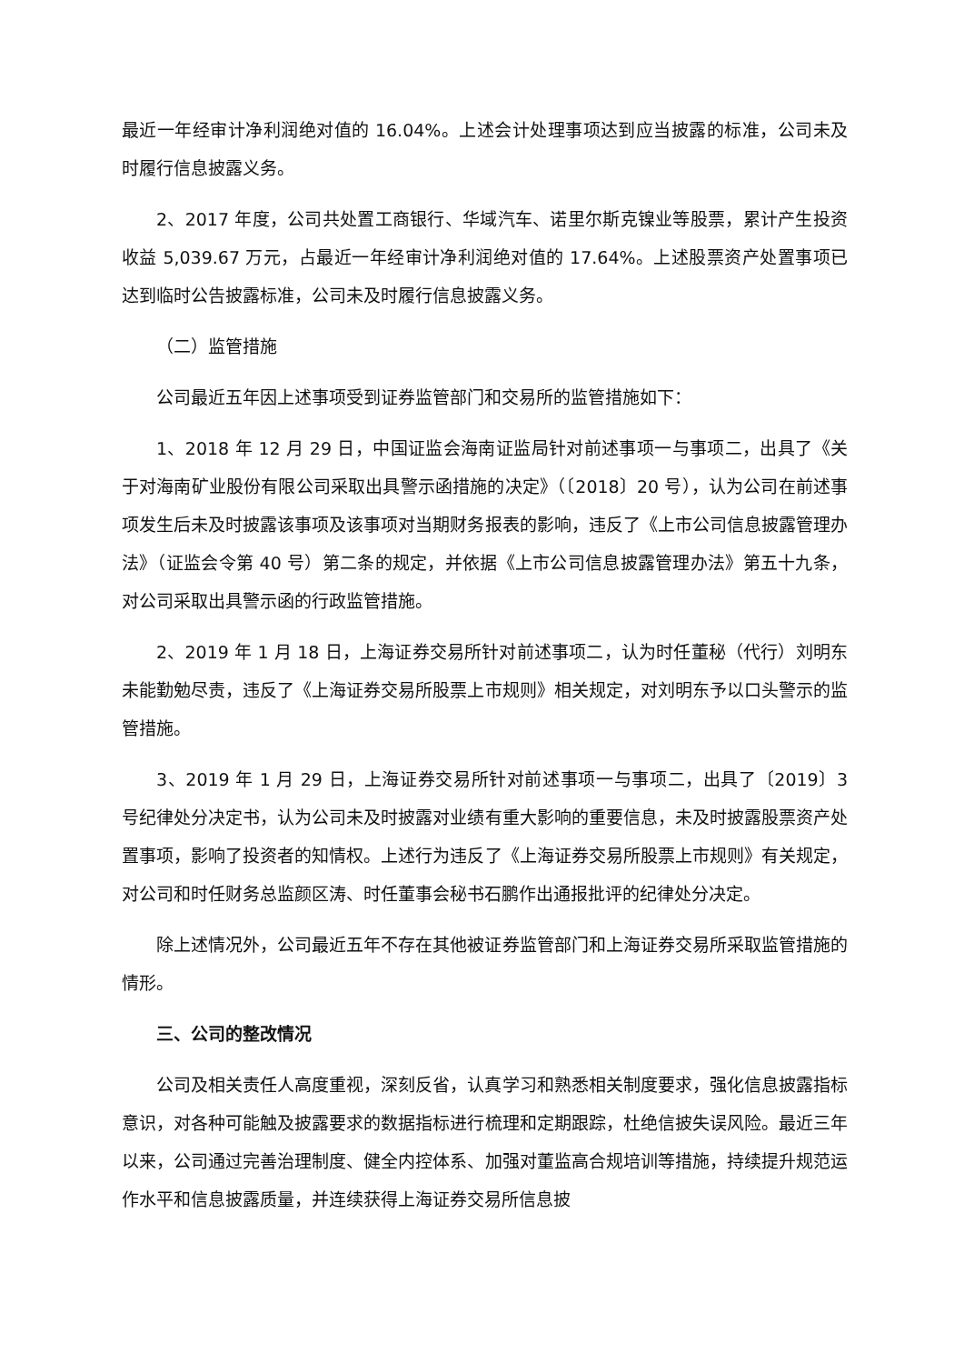最近一年经审计净利润绝对值的 16.04%。上述会计处理事项达到应当披露的标准，公司未及时履行信息披露义务。
2、2017 年度，公司共处置工商银行、华域汽车、诺里尔斯克镍业等股票，累计产生投资收益 5,039.67 万元，占最近一年经审计净利润绝对值的 17.64%。上述股票资产处置事项已达到临时公告披露标准，公司未及时履行信息披露义务。
（二）监管措施
公司最近五年因上述事项受到证券监管部门和交易所的监管措施如下：
1、2018 年 12 月 29 日，中国证监会海南证监局针对前述事项一与事项二，出具了《关于对海南矿业股份有限公司采取出具警示函措施的决定》（〔2018〕20 号），认为公司在前述事项发生后未及时披露该事项及该事项对当期财务报表的影响，违反了《上市公司信息披露管理办法》（证监会令第 40 号）第二条的规定，并依据《上市公司信息披露管理办法》第五十九条，对公司采取出具警示函的行政监管措施。
2、2019 年 1 月 18 日，上海证券交易所针对前述事项二，认为时任董秘（代行）刘明东未能勤勉尽责，违反了《上海证券交易所股票上市规则》相关规定，对刘明东予以口头警示的监管措施。
3、2019 年 1 月 29 日，上海证券交易所针对前述事项一与事项二，出具了〔2019〕3 号纪律处分决定书，认为公司未及时披露对业绩有重大影响的重要信息，未及时披露股票资产处置事项，影响了投资者的知情权。上述行为违反了《上海证券交易所股票上市规则》有关规定，对公司和时任财务总监颜区涛、时任董事会秘书石鹏作出通报批评的纪律处分决定。
除上述情况外，公司最近五年不存在其他被证券监管部门和上海证券交易所采取监管措施的情形。
三、公司的整改情况
公司及相关责任人高度重视，深刻反省，认真学习和熟悉相关制度要求，强化信息披露指标意识，对各种可能触及披露要求的数据指标进行梳理和定期跟踪，杜绝信披失误风险。最近三年以来，公司通过完善治理制度、健全内控体系、加强对董监高合规培训等措施，持续提升规范运作水平和信息披露质量，并连续获得上海证券交易所信息披